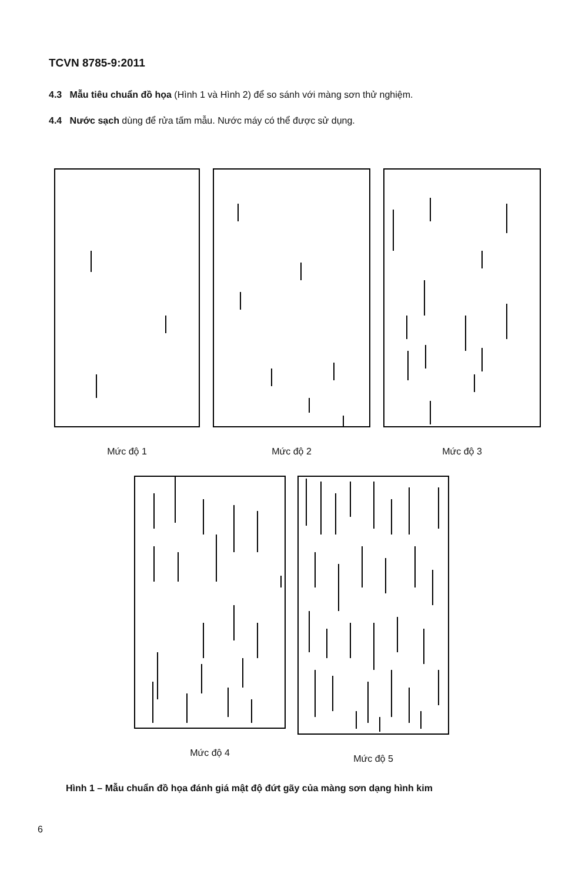TCVN 8785-9:2011
4.3 Mẫu tiêu chuẩn đồ họa (Hình 1 và Hình 2) để so sánh với màng sơn thử nghiệm.
4.4 Nước sạch dùng để rửa tấm mẫu. Nước máy có thể được sử dụng.
Mức độ 1 Mức độ 2 Mức độ 3
Mức độ 4 Mức độ 5
Hình 1 – Mẫu chuẩn đồ họa đánh giá mật độ đứt gãy của màng sơn dạng hình kim
6